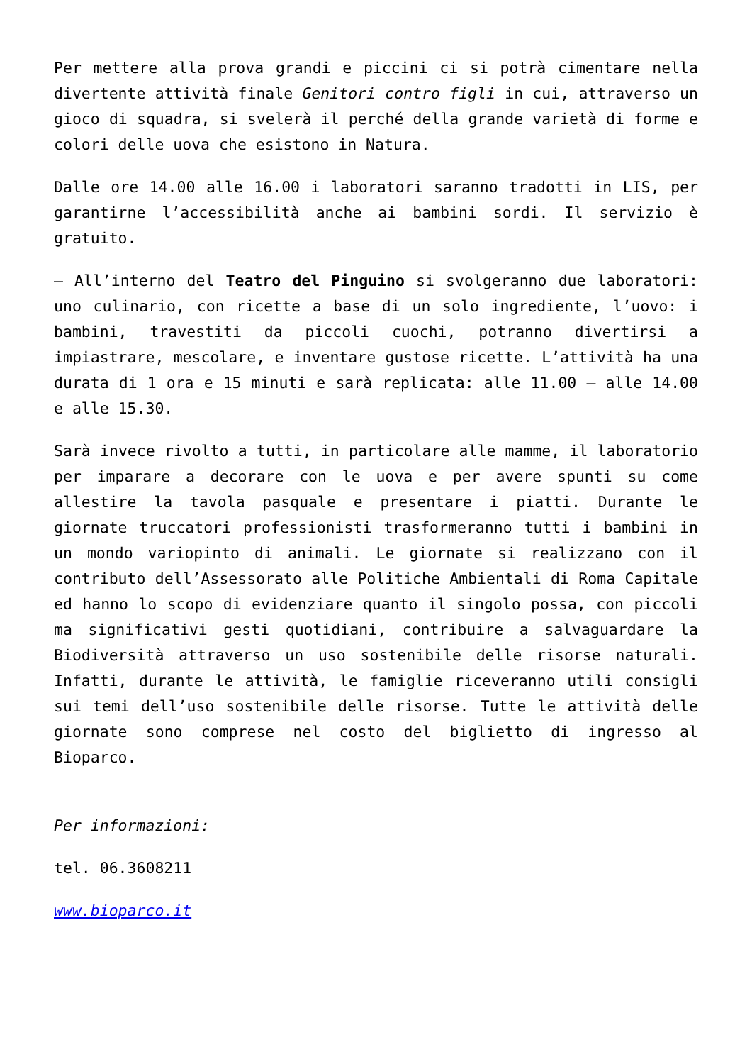Per mettere alla prova grandi e piccini ci si potrà cimentare nella divertente attività finale Genitori contro figli in cui, attraverso un gioco di squadra, si svelerà il perché della grande varietà di forme e colori delle uova che esistono in Natura.
Dalle ore 14.00 alle 16.00 i laboratori saranno tradotti in LIS, per garantirne l’accessibilità anche ai bambini sordi. Il servizio è gratuito.
– All’interno del Teatro del Pinguino si svolgeranno due laboratori: uno culinario, con ricette a base di un solo ingrediente, l’uovo: i bambini, travestiti da piccoli cuochi, potranno divertirsi a impiastrare, mescolare, e inventare gustose ricette. L’attività ha una durata di 1 ora e 15 minuti e sarà replicata: alle 11.00 – alle 14.00 e alle 15.30.
Sarà invece rivolto a tutti, in particolare alle mamme, il laboratorio per imparare a decorare con le uova e per avere spunti su come allestire la tavola pasquale e presentare i piatti. Durante le giornate truccatori professionisti trasformeranno tutti i bambini in un mondo variopinto di animali. Le giornate si realizzano con il contributo dell’Assessorato alle Politiche Ambientali di Roma Capitale ed hanno lo scopo di evidenziare quanto il singolo possa, con piccoli ma significativi gesti quotidiani, contribuire a salvaguardare la Biodiversità attraverso un uso sostenibile delle risorse naturali. Infatti, durante le attività, le famiglie riceveranno utili consigli sui temi dell’uso sostenibile delle risorse. Tutte le attività delle giornate sono comprese nel costo del biglietto di ingresso al Bioparco.
Per informazioni:
tel. 06.3608211
www.bioparco.it